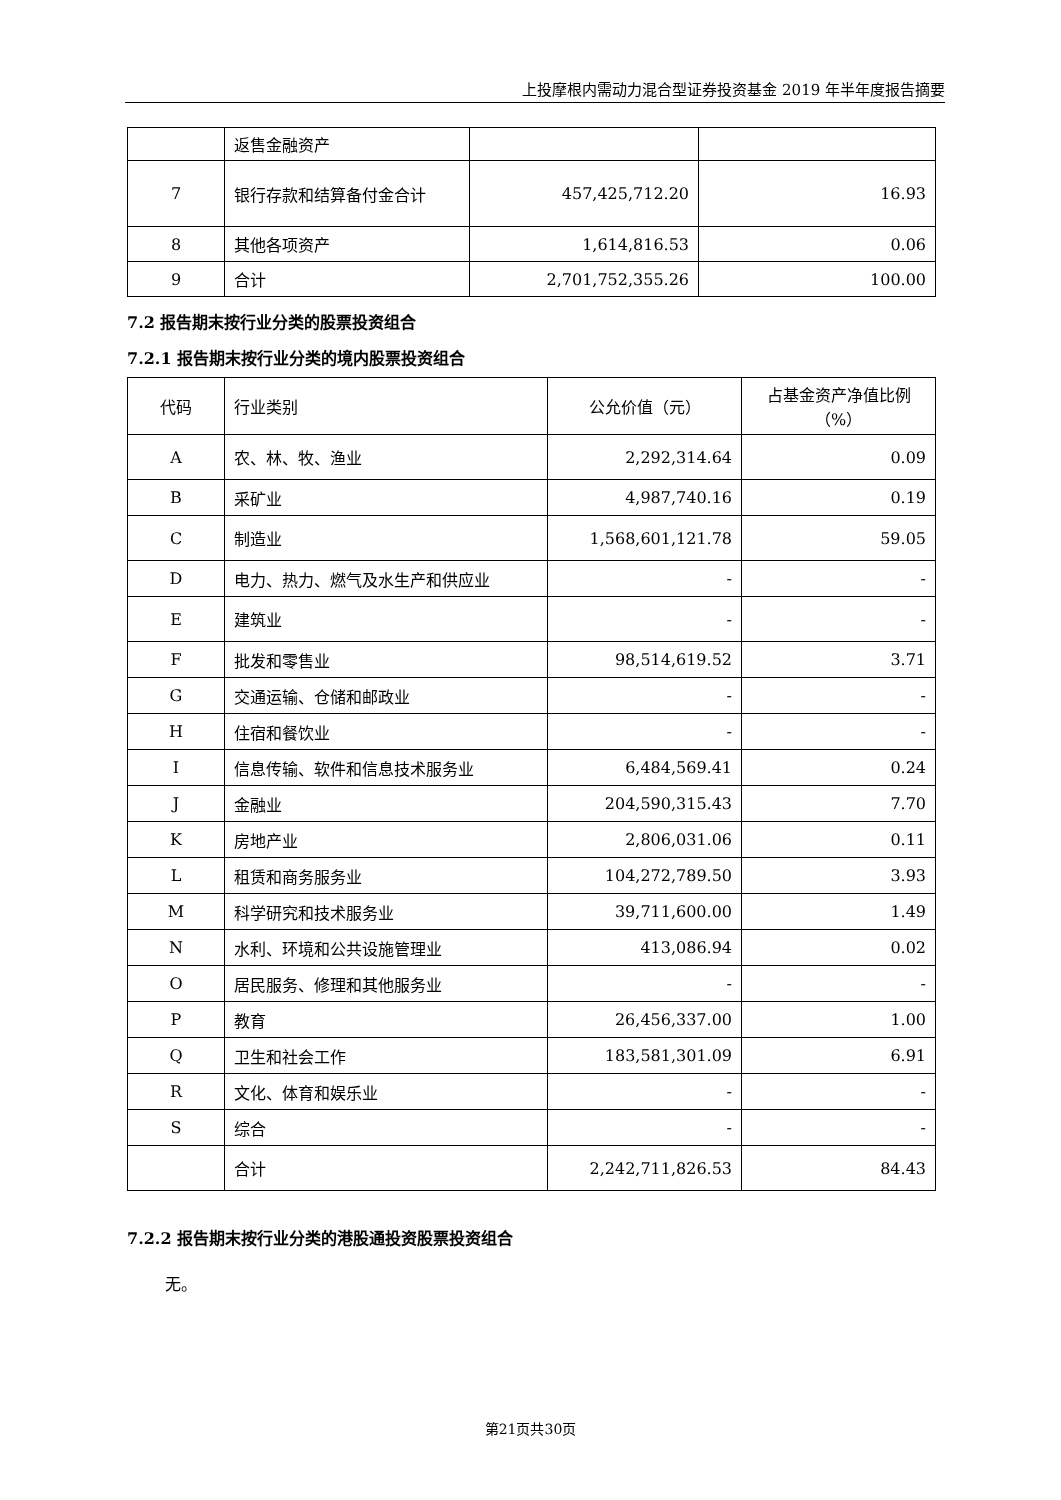上投摩根内需动力混合型证券投资基金 2019 年半年度报告摘要
| | 返售金融资产 | | |
| 7 | 银行存款和结算备付金合计 | 457,425,712.20 | 16.93 |
| 8 | 其他各项资产 | 1,614,816.53 | 0.06 |
| 9 | 合计 | 2,701,752,355.26 | 100.00 |
7.2 报告期末按行业分类的股票投资组合
7.2.1 报告期末按行业分类的境内股票投资组合
| 代码 | 行业类别 | 公允价值（元） | 占基金资产净值比例（%） |
| --- | --- | --- | --- |
| A | 农、林、牧、渔业 | 2,292,314.64 | 0.09 |
| B | 采矿业 | 4,987,740.16 | 0.19 |
| C | 制造业 | 1,568,601,121.78 | 59.05 |
| D | 电力、热力、燃气及水生产和供应业 | - | - |
| E | 建筑业 | - | - |
| F | 批发和零售业 | 98,514,619.52 | 3.71 |
| G | 交通运输、仓储和邮政业 | - | - |
| H | 住宿和餐饮业 | - | - |
| I | 信息传输、软件和信息技术服务业 | 6,484,569.41 | 0.24 |
| J | 金融业 | 204,590,315.43 | 7.70 |
| K | 房地产业 | 2,806,031.06 | 0.11 |
| L | 租赁和商务服务业 | 104,272,789.50 | 3.93 |
| M | 科学研究和技术服务业 | 39,711,600.00 | 1.49 |
| N | 水利、环境和公共设施管理业 | 413,086.94 | 0.02 |
| O | 居民服务、修理和其他服务业 | - | - |
| P | 教育 | 26,456,337.00 | 1.00 |
| Q | 卫生和社会工作 | 183,581,301.09 | 6.91 |
| R | 文化、体育和娱乐业 | - | - |
| S | 综合 | - | - |
| | 合计 | 2,242,711,826.53 | 84.43 |
7.2.2 报告期末按行业分类的港股通投资股票投资组合
无。
第21页共30页